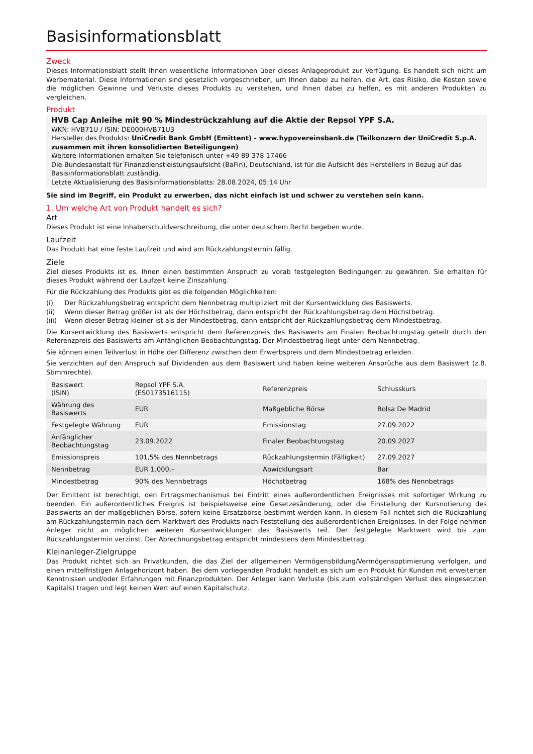Basisinformationsblatt
Zweck
Dieses Informationsblatt stellt Ihnen wesentliche Informationen über dieses Anlageprodukt zur Verfügung. Es handelt sich nicht um Werbematerial. Diese Informationen sind gesetzlich vorgeschrieben, um Ihnen dabei zu helfen, die Art, das Risiko, die Kosten sowie die möglichen Gewinne und Verluste dieses Produkts zu verstehen, und Ihnen dabei zu helfen, es mit anderen Produkten zu vergleichen.
Produkt
HVB Cap Anleihe mit 90 % Mindestrückzahlung auf die Aktie der Repsol YPF S.A.
WKN: HVB71U / ISIN: DE000HVB71U3
Hersteller des Produkts: UniCredit Bank GmbH (Emittent) - www.hypovereinsbank.de (Teilkonzern der UniCredit S.p.A. zusammen mit ihren konsolidierten Beteiligungen)
Weitere Informationen erhalten Sie telefonisch unter +49 89 378 17466
Die Bundesanstalt für Finanzdienstleistungsaufsicht (BaFin), Deutschland, ist für die Aufsicht des Herstellers in Bezug auf das Basisinformationsblatt zuständig.
Letzte Aktualisierung des Basisinformationsblatts: 28.08.2024, 05:14 Uhr
Sie sind im Begriff, ein Produkt zu erwerben, das nicht einfach ist und schwer zu verstehen sein kann.
1. Um welche Art von Produkt handelt es sich?
Art
Dieses Produkt ist eine Inhaberschuldverschreibung, die unter deutschem Recht begeben wurde.
Laufzeit
Das Produkt hat eine feste Laufzeit und wird am Rückzahlungstermin fällig.
Ziele
Ziel dieses Produkts ist es, Ihnen einen bestimmten Anspruch zu vorab festgelegten Bedingungen zu gewähren. Sie erhalten für dieses Produkt während der Laufzeit keine Zinszahlung.
Für die Rückzahlung des Produkts gibt es die folgenden Möglichkeiten:
(i) Der Rückzahlungsbetrag entspricht dem Nennbetrag multipliziert mit der Kursentwicklung des Basiswerts.
(ii) Wenn dieser Betrag größer ist als der Höchstbetrag, dann entspricht der Rückzahlungsbetrag dem Höchstbetrag.
(iii) Wenn dieser Betrag kleiner ist als der Mindestbetrag, dann entspricht der Rückzahlungsbetrag dem Mindestbetrag.
Die Kursentwicklung des Basiswerts entspricht dem Referenzpreis des Basiswerts am Finalen Beobachtungstag geteilt durch den Referenzpreis des Basiswerts am Anfänglichen Beobachtungstag. Der Mindestbetrag liegt unter dem Nennbetrag.
Sie können einen Teilverlust in Höhe der Differenz zwischen dem Erwerbspreis und dem Mindestbetrag erleiden.
Sie verzichten auf den Anspruch auf Dividenden aus dem Basiswert und haben keine weiteren Ansprüche aus dem Basiswert (z.B. Stimmrechte).
| Basiswert (ISIN) | Repsol YPF S.A. (ES0173516115) | Referenzpreis | Schlusskurs |
| Währung des Basiswerts | EUR | Maßgebliche Börse | Bolsa De Madrid |
| Festgelegte Währung | EUR | Emissionstag | 27.09.2022 |
| Anfänglicher Beobachtungstag | 23.09.2022 | Finaler Beobachtungstag | 20.09.2027 |
| Emissionspreis | 101,5% des Nennbetrags | Rückzahlungstermin (Fälligkeit) | 27.09.2027 |
| Nennbetrag | EUR 1.000,– | Abwicklungsart | Bar |
| Mindestbetrag | 90% des Nennbetrags | Höchstbetrag | 168% des Nennbetrags |
Der Emittent ist berechtigt, den Ertragsmechanismus bei Eintritt eines außerordentlichen Ereignisses mit sofortiger Wirkung zu beenden. Ein außerordentliches Ereignis ist beispielsweise eine Gesetzesänderung, oder die Einstellung der Kursnotierung des Basiswerts an der maßgeblichen Börse, sofern keine Ersatzbörse bestimmt werden kann. In diesem Fall richtet sich die Rückzahlung am Rückzahlungstermin nach dem Marktwert des Produkts nach Feststellung des außerordentlichen Ereignisses. In der Folge nehmen Anleger nicht an möglichen weiteren Kursentwicklungen des Basiswerts teil. Der festgelegte Marktwert wird bis zum Rückzahlungstermin verzinst. Der Abrechnungsbetrag entspricht mindestens dem Mindestbetrag.
Kleinanleger-Zielgruppe
Das Produkt richtet sich an Privatkunden, die das Ziel der allgemeinen Vermögensbildung/Vermögensoptimierung verfolgen, und einen mittelfristigen Anlagehorizont haben. Bei dem vorliegenden Produkt handelt es sich um ein Produkt für Kunden mit erweiterten Kenntnissen und/oder Erfahrungen mit Finanzprodukten. Der Anleger kann Verluste (bis zum vollständigen Verlust des eingesetzten Kapitals) tragen und legt keinen Wert auf einen Kapitalschutz.